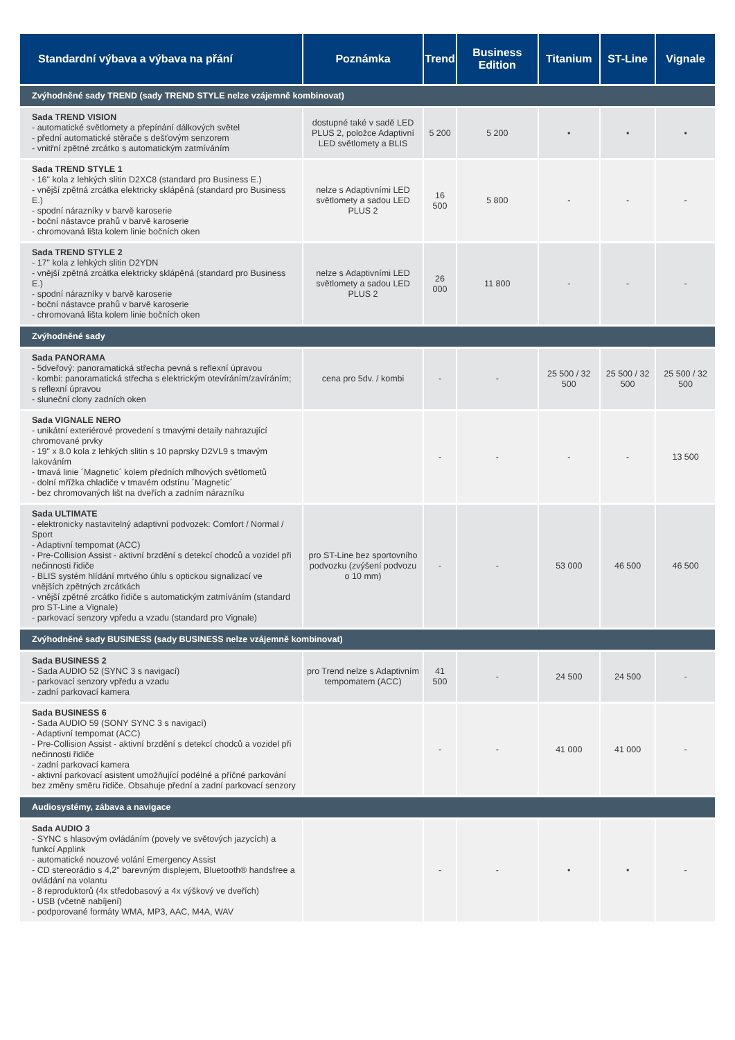| Standardní výbava a výbava na přání | Poznámka | Trend | Business Edition | Titanium | ST-Line | Vignale |
| --- | --- | --- | --- | --- | --- | --- |
| Zvýhodněné sady TREND (sady TREND STYLE nelze vzájemně kombinovat) | | | | | | |
| Sada TREND VISION - automatické světlomety a přepínání dálkových světel - přední automatické stěrače s dešťovým senzorem - vnitřní zpětné zrcátko s automatickým zatmíváním | dostupné také v sadě LED PLUS 2, položce Adaptivní LED světlomety a BLIS | 5 200 | 5 200 | • | • | • |
| Sada TREND STYLE 1 - 16" kola z lehkých slitin D2XC8 (standard pro Business E.) - vnější zpětná zrcátka elektricky sklápěná (standard pro Business E.) - spodní nárazníky v barvě karoserie - boční nástavce prahů v barvě karoserie - chromovaná lišta kolem linie bočních oken | nelze s Adaptivními LED světlomety a sadou LED PLUS 2 | 16 500 | 5 800 | - | - | - |
| Sada TREND STYLE 2 - 17" kola z lehkých slitin D2YDN - vnější zpětná zrcátka elektricky sklápěná (standard pro Business E.) - spodní nárazníky v barvě karoserie - boční nástavce prahů v barvě karoserie - chromovaná lišta kolem linie bočních oken | nelze s Adaptivními LED světlomety a sadou LED PLUS 2 | 26 000 | 11 800 | - | - | - |
| Zvýhodněné sady | | | | | | |
| Sada PANORAMA - 5dveřový: panoramatická střecha pevná s reflexní úpravou - kombi: panoramatická střecha s elektrickým otevíráním/zavíráním; s reflexní úpravou - sluneční clony zadních oken | cena pro 5dv. / kombi | - | - | 25 500 / 32 500 | 25 500 / 32 500 | 25 500 / 32 500 |
| Sada VIGNALE NERO - unikátní exteriérové provedení s tmavými detaily nahrazující chromované prvky - 19" x 8.0 kola z lehkých slitin s 10 paprsky D2VL9 s tmavým lakováním - tmavá linie ´Magnetic´ kolem předních mlhových světlometů - dolní mřížka chladiče v tmavém odstínu ´Magnetic´ - bez chromovaných lišt na dveřích a zadním nárazníku | | - | - | - | - | 13 500 |
| Sada ULTIMATE - elektronicky nastavitelný adaptivní podvozek: Comfort / Normal / Sport - Adaptivní tempomat (ACC) - Pre-Collision Assist - aktivní brzdění s detekcí chodců a vozidel při nečinnosti řidiče - BLIS systém hlídání mrtvého úhlu s optickou signalizací ve vnějších zpětných zrcátkách - vnější zpětné zrcátko řidiče s automatickým zatmíváním (standard pro ST-Line a Vignale) - parkovací senzory vpředu a vzadu (standard pro Vignale) | pro ST-Line bez sportovního podvozku (zvýšení podvozu o 10 mm) | - | - | 53 000 | 46 500 | 46 500 |
| Zvýhodněné sady BUSINESS (sady BUSINESS nelze vzájemně kombinovat) | | | | | | |
| Sada BUSINESS 2 - Sada AUDIO 52 (SYNC 3 s navigací) - parkovací senzory vpředu a vzadu - zadní parkovací kamera | pro Trend nelze s Adaptivním tempomatem (ACC) | 41 500 | - | 24 500 | 24 500 | - |
| Sada BUSINESS 6 - Sada AUDIO 59 (SONY SYNC 3 s navigací) - Adaptivní tempomat (ACC) - Pre-Collision Assist - aktivní brzdění s detekcí chodců a vozidel při nečinnosti řidiče - zadní parkovací kamera - aktivní parkovací asistent umožňující podélné a příčné parkování bez změny směru řidiče. Obsahuje přední a zadní parkovací senzory | | - | - | 41 000 | 41 000 | - |
| Audiosystémy, zábava a navigace | | | | | | |
| Sada AUDIO 3 - SYNC s hlasovým ovládáním (povely ve světových jazycích) a funkcí Applink - automatické nouzové volání Emergency Assist - CD stereorádio s 4,2" barevným displejem, Bluetooth® handsfree a ovládání na volantu - 8 reproduktorů (4x středobasový a 4x výškový ve dveřích) - USB (včetně nabíjení) - podporované formáty WMA, MP3, AAC, M4A, WAV | | - | - | • | • | - |